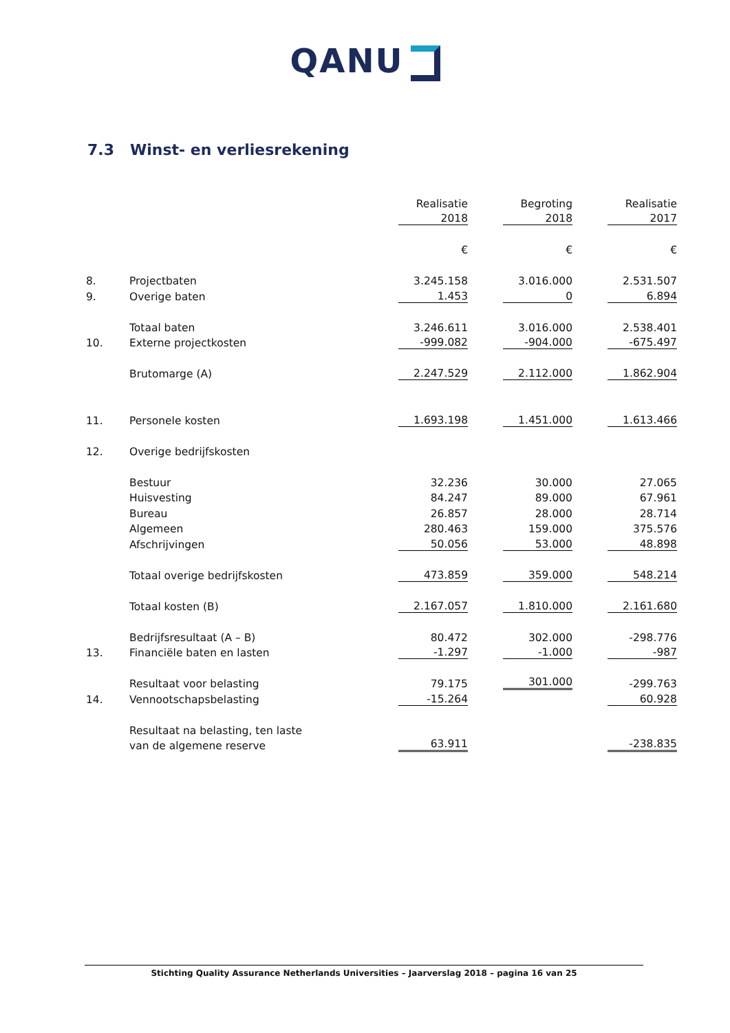QANU
7.3 Winst- en verliesrekening
| | | Realisatie | Begroting | Realisatie |
| | | 2018 | 2018 | 2017 |
| | | € | € | € |
| 8. | Projectbaten | 3.245.158 | 3.016.000 | 2.531.507 |
| 9. | Overige baten | 1.453 | 0 | 6.894 |
| | Totaal baten | 3.246.611 | 3.016.000 | 2.538.401 |
| 10. | Externe projectkosten | -999.082 | -904.000 | -675.497 |
| | Brutomarge (A) | 2.247.529 | 2.112.000 | 1.862.904 |
| 11. | Personele kosten | 1.693.198 | 1.451.000 | 1.613.466 |
| 12. | Overige bedrijfskosten | | | |
| | Bestuur | 32.236 | 30.000 | 27.065 |
| | Huisvesting | 84.247 | 89.000 | 67.961 |
| | Bureau | 26.857 | 28.000 | 28.714 |
| | Algemeen | 280.463 | 159.000 | 375.576 |
| | Afschrijvingen | 50.056 | 53.000 | 48.898 |
| | Totaal overige bedrijfskosten | 473.859 | 359.000 | 548.214 |
| | Totaal kosten (B) | 2.167.057 | 1.810.000 | 2.161.680 |
| | Bedrijfsresultaat (A – B) | 80.472 | 302.000 | -298.776 |
| 13. | Financiële baten en lasten | -1.297 | -1.000 | -987 |
| | Resultaat voor belasting | 79.175 | 301.000 | -299.763 |
| 14. | Vennootschapsbelasting | -15.264 | | 60.928 |
| | Resultaat na belasting, ten laste | | | |
| | van de algemene reserve | 63.911 | | -238.835 |
Stichting Quality Assurance Netherlands Universities – Jaarverslag 2018 – pagina 16 van 25